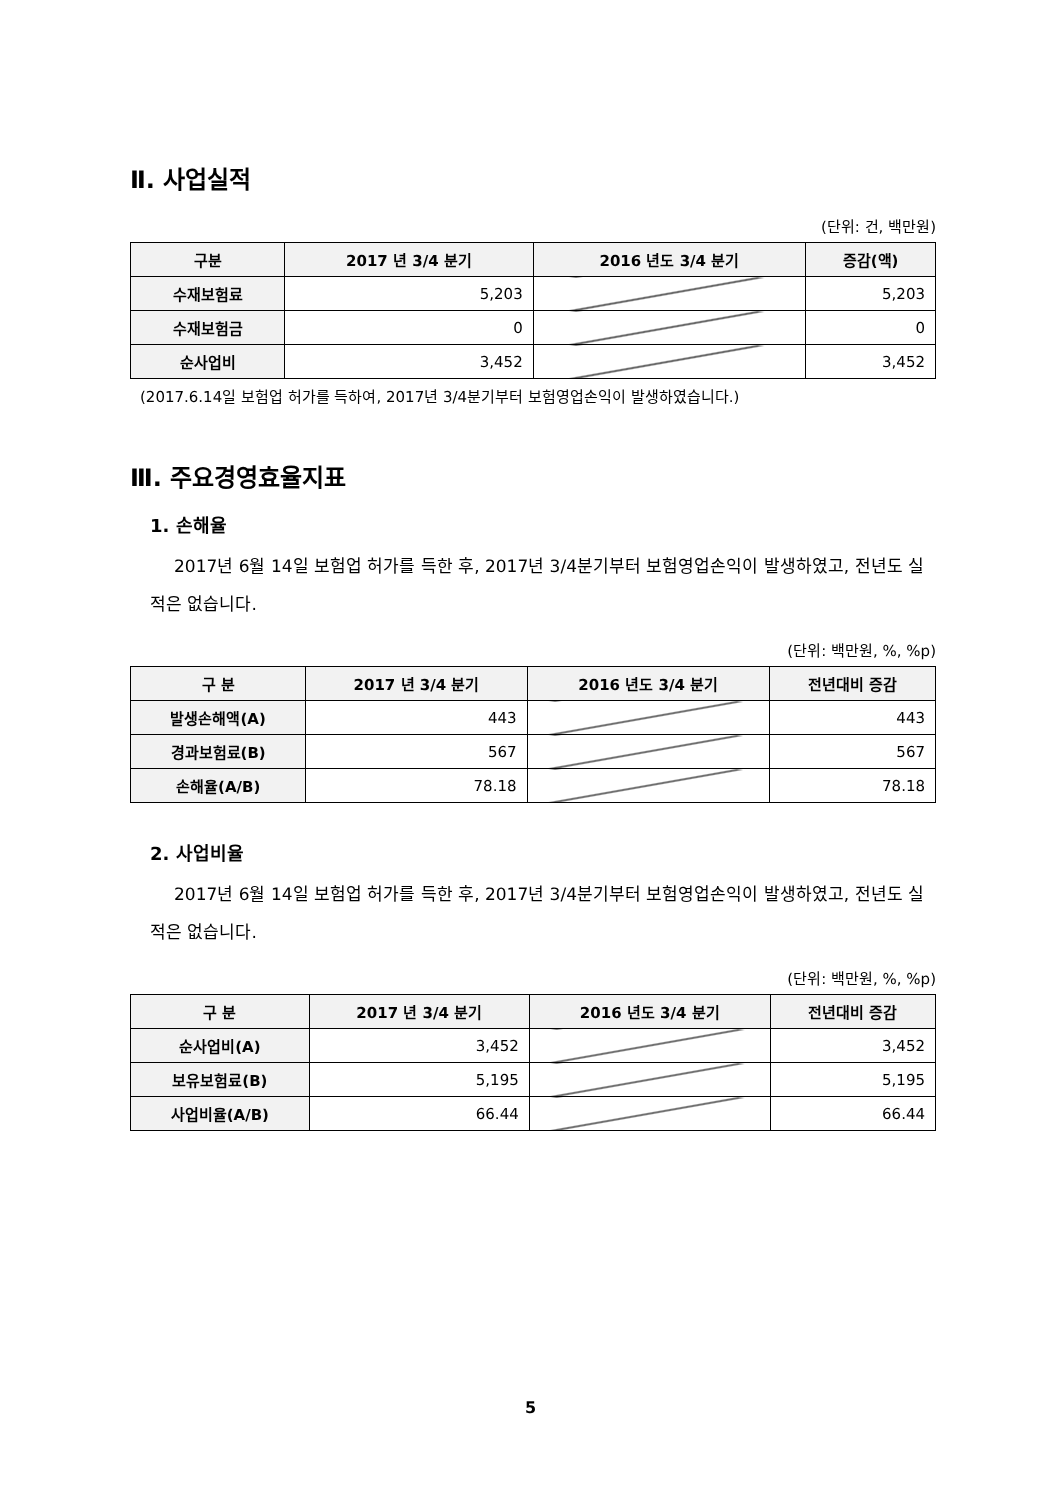Ⅱ. 사업실적
(단위: 건, 백만원)
| 구분 | 2017 년 3/4 분기 | 2016 년도 3/4 분기 | 증감(액) |
| --- | --- | --- | --- |
| 수재보험료 | 5,203 | | 5,203 |
| 수재보험금 | 0 | | 0 |
| 순사업비 | 3,452 | | 3,452 |
(2017.6.14일 보험업 허가를 득하여, 2017년 3/4분기부터 보험영업손익이 발생하였습니다.)
Ⅲ. 주요경영효율지표
1. 손해율
2017년 6월 14일 보험업 허가를 득한 후, 2017년 3/4분기부터 보험영업손익이 발생하였고, 전년도 실적은 없습니다.
(단위: 백만원, %, %p)
| 구 분 | 2017 년 3/4 분기 | 2016 년도 3/4 분기 | 전년대비 증감 |
| --- | --- | --- | --- |
| 발생손해액(A) | 443 | | 443 |
| 경과보험료(B) | 567 | | 567 |
| 손해율(A/B) | 78.18 | | 78.18 |
2. 사업비율
2017년 6월 14일 보험업 허가를 득한 후, 2017년 3/4분기부터 보험영업손익이 발생하였고, 전년도 실적은 없습니다.
(단위: 백만원, %, %p)
| 구 분 | 2017 년 3/4 분기 | 2016 년도 3/4 분기 | 전년대비 증감 |
| --- | --- | --- | --- |
| 순사업비(A) | 3,452 | | 3,452 |
| 보유보험료(B) | 5,195 | | 5,195 |
| 사업비율(A/B) | 66.44 | | 66.44 |
5